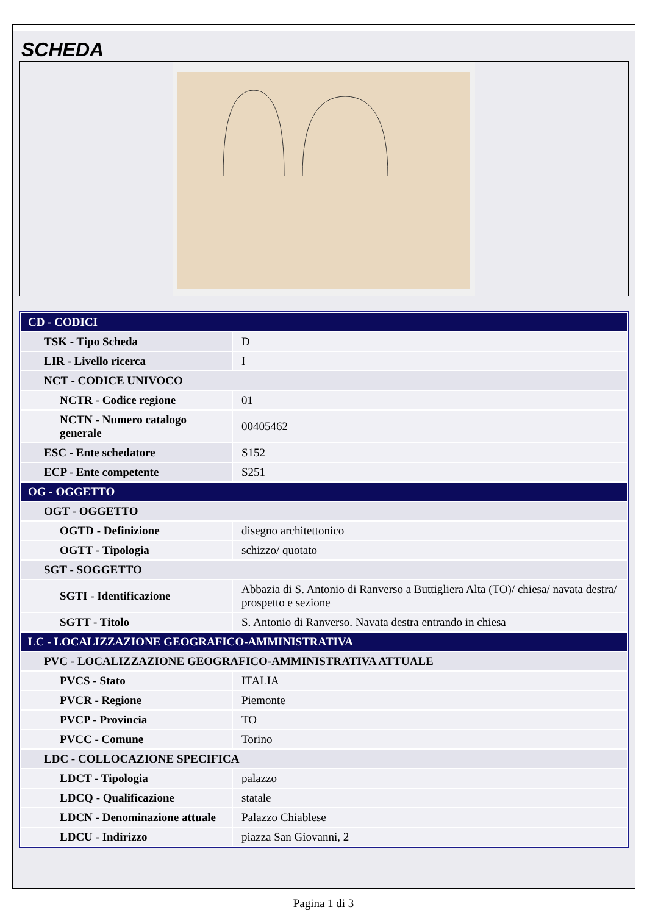SCHEDA
| CD - CODICI | |
| TSK - Tipo Scheda | D |
| LIR - Livello ricerca | I |
| NCT - CODICE UNIVOCO | |
| NCTR - Codice regione | 01 |
| NCTN - Numero catalogo generale | 00405462 |
| ESC - Ente schedatore | S152 |
| ECP - Ente competente | S251 |
| OG - OGGETTO | |
| OGT - OGGETTO | |
| OGTD - Definizione | disegno architettonico |
| OGTT - Tipologia | schizzo/ quotato |
| SGT - SOGGETTO | |
| SGTI - Identificazione | Abbazia di S. Antonio di Ranverso a Buttigliera Alta (TO)/ chiesa/ navata destra/ prospetto e sezione |
| SGTT - Titolo | S. Antonio di Ranverso. Navata destra entrando in chiesa |
| LC - LOCALIZZAZIONE GEOGRAFICO-AMMINISTRATIVA | |
| PVC - LOCALIZZAZIONE GEOGRAFICO-AMMINISTRATIVA ATTUALE | |
| PVCS - Stato | ITALIA |
| PVCR - Regione | Piemonte |
| PVCP - Provincia | TO |
| PVCC - Comune | Torino |
| LDC - COLLOCAZIONE SPECIFICA | |
| LDCT - Tipologia | palazzo |
| LDCQ - Qualificazione | statale |
| LDCN - Denominazione attuale | Palazzo Chiablese |
| LDCU - Indirizzo | piazza San Giovanni, 2 |
Pagina 1 di 3